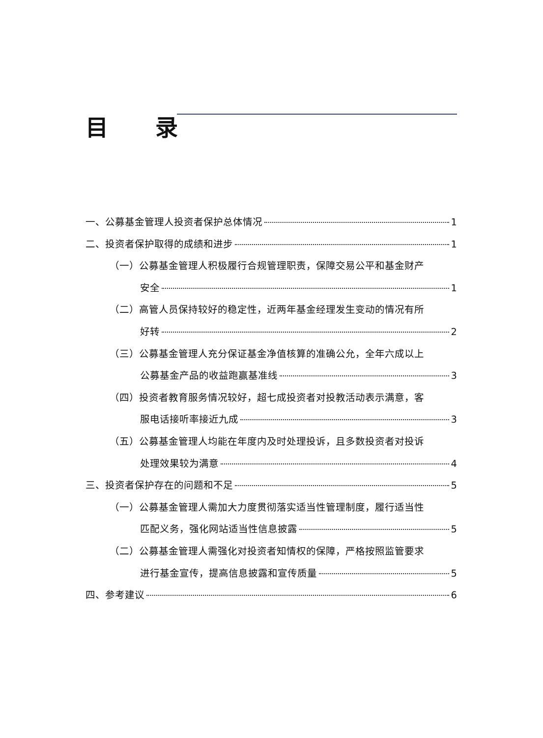目 录
一、公募基金管理人投资者保护总体情况 1
二、投资者保护取得的成绩和进步 1
（一）公募基金管理人积极履行合规管理职责，保障交易公平和基金财产
安全 1
（二）高管人员保持较好的稳定性，近两年基金经理发生变动的情况有所
好转 2
（三）公募基金管理人充分保证基金净值核算的准确公允，全年六成以上
公募基金产品的收益跑赢基准线 3
（四）投资者教育服务情况较好，超七成投资者对投教活动表示满意，客
服电话接听率接近九成 3
（五）公募基金管理人均能在年度内及时处理投诉，且多数投资者对投诉
处理效果较为满意 4
三、投资者保护存在的问题和不足 5
（一）公募基金管理人需加大力度贯彻落实适当性管理制度，履行适当性
匹配义务，强化网站适当性信息披露 5
（二）公募基金管理人需强化对投资者知情权的保障，严格按照监管要求
进行基金宣传，提高信息披露和宣传质量 5
四、参考建议 6